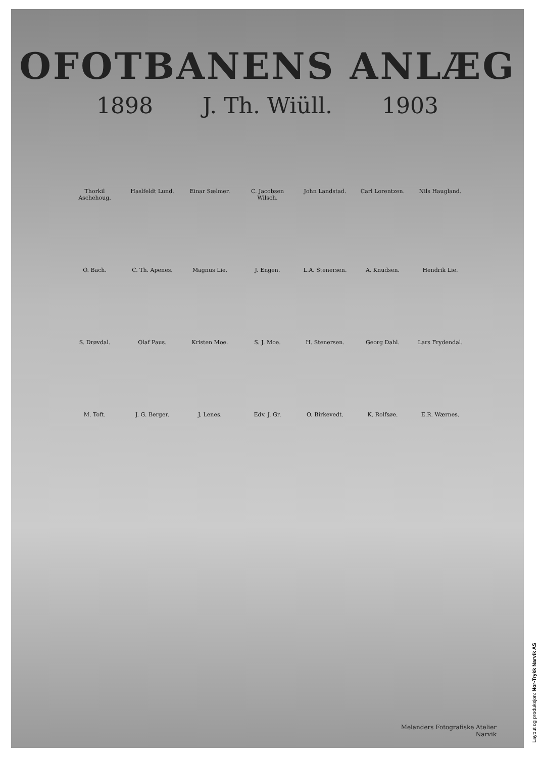OFOTBANENS ANLÆG
1898 J. Th. Wiüll. 1903
Thorkil Aschehoug. Haslfeldt Lund. Einar Sælmer. C. Jacobsen Wilsch. John Landstad. Carl Lorentzen. Nils Haugland. O. Bach. C. Th. Apenes. Magnus Lie. J. Engen. L.A. Stenersen. A. Knudsen. Hendrik Lie. S. Drøvdal. Olaf Paus. Kristen Moe. S. J. Moe. H. Stenersen. Georg Dahl. Lars Frydendal. M. Toft. J. G. Berger. J. Lenes. Edv. J. Gr. O. Birkevedt. K. Rolfsøe. E.R. Wærnes.
Melanders Fotografiske Atelier
Narvik
Layout og produksjon: Nor-Trykk Narvik AS